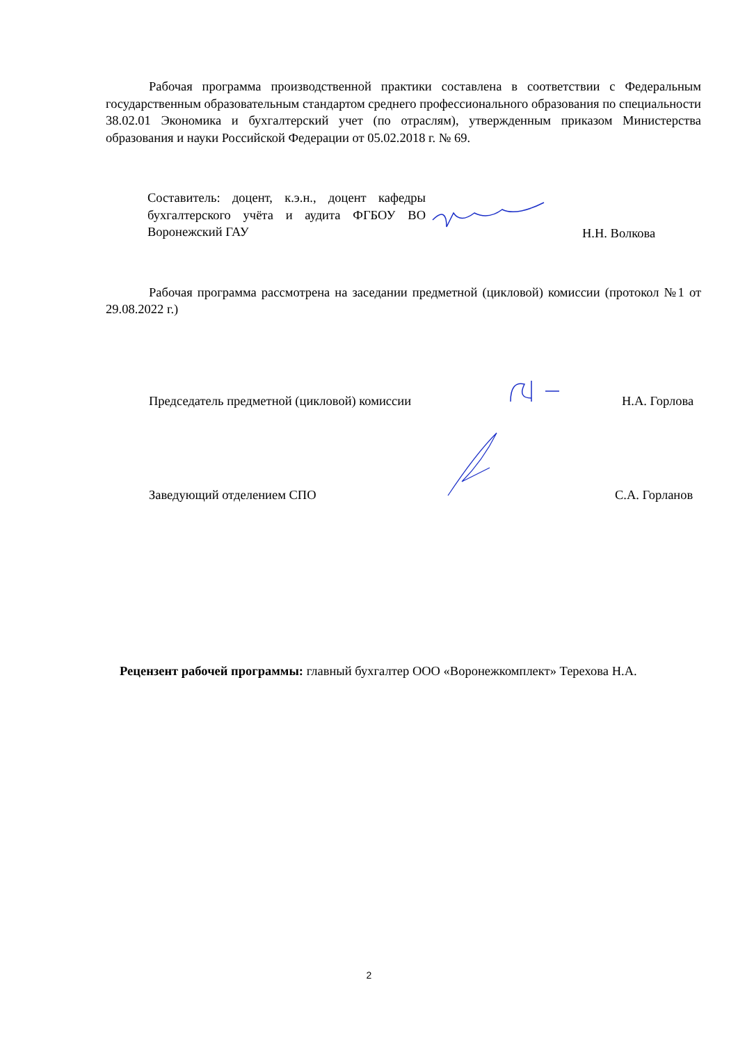Рабочая программа производственной практики составлена в соответствии с Федеральным государственным образовательным стандартом среднего профессионального образования по специальности 38.02.01 Экономика и бухгалтерский учет (по отраслям), утвержденным приказом Министерства образования и науки Российской Федерации от 05.02.2018 г. № 69.
Составитель: доцент, к.э.н., доцент кафедры бухгалтерского учёта и аудита ФГБОУ ВО Воронежский ГАУ
Н.Н. Волкова
Рабочая программа рассмотрена на заседании предметной (цикловой) комиссии (протокол №1 от 29.08.2022 г.)
Председатель предметной (цикловой) комиссии
Н.А. Горлова
Заведующий отделением СПО
С.А. Горланов
Рецензент рабочей программы: главный бухгалтер ООО «Воронежкомплект» Терехова Н.А.
2